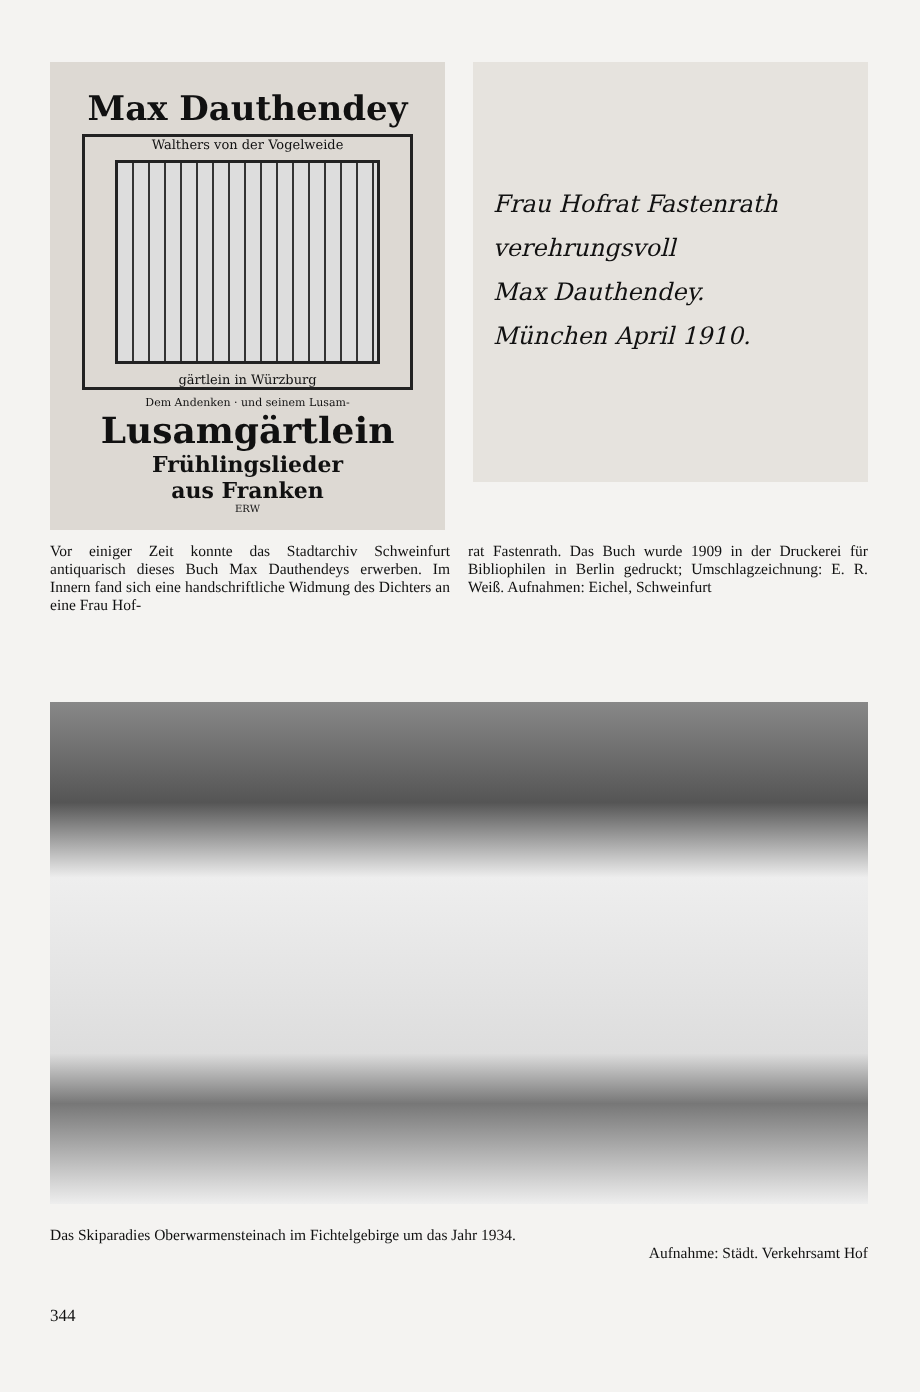Max Dauthendey
Walthers von der Vogelweide
gärtlein in Würzburg
Dem Andenken · und seinem Lusam-
Lusamgärtlein
Frühlingslieder
aus Franken
ERW
Frau Hofrat Fastenrath
verehrungsvoll
Max Dauthendey.
München April 1910.
Vor einiger Zeit konnte das Stadtarchiv Schweinfurt antiquarisch dieses Buch Max Dauthendeys erwerben. Im Innern fand sich eine handschriftliche Widmung des Dichters an eine Frau Hof-
rat Fastenrath. Das Buch wurde 1909 in der Druckerei für Bibliophilen in Berlin gedruckt; Umschlagzeichnung: E. R. Weiß. Aufnahmen: Eichel, Schweinfurt
Das Skiparadies Oberwarmensteinach im Fichtelgebirge um das Jahr 1934.
Aufnahme: Städt. Verkehrsamt Hof
344